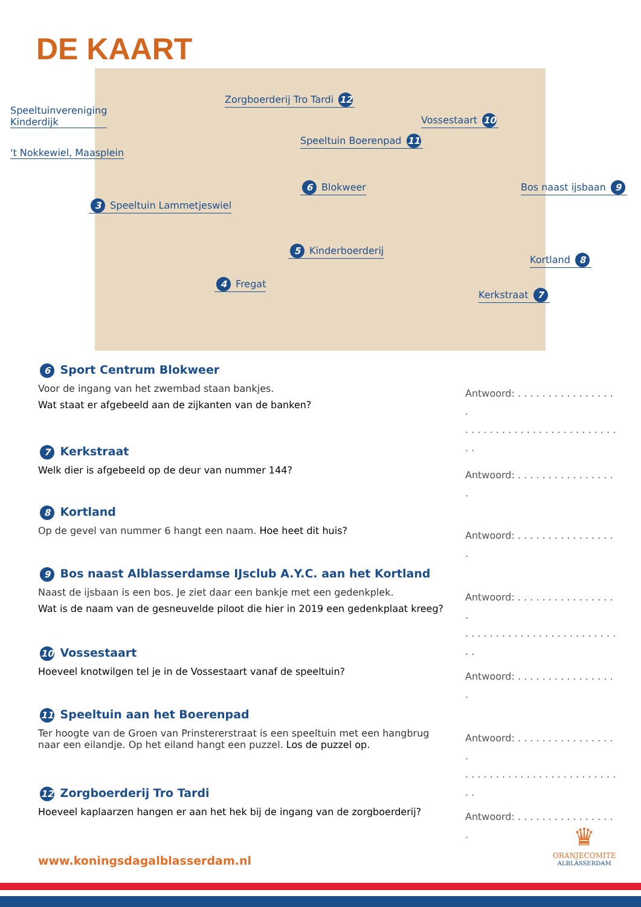DE KAART
Zorgboerderij Tro Tardi 12
Speeltuinvereniging
Kinderdijk Vossestaart 10
Speeltuin Boerenpad 11
't Nokkewiel, Maasplein
6 Blokweer Bos naast ijsbaan 9
3 Speeltuin Lammetjeswiel
5 Kinderboerderij
Kortland 8
4 Fregat
Kerkstraat 7
6 Sport Centrum Blokweer
Voor de ingang van het zwembad staan bankjes.
Wat staat er afgebeeld aan de zijkanten van de banken?
Antwoord: . . . . . . . . . . . . . . . . .
. . . . . . . . . . . . . . . . . . . . . . . . . . .
7 Kerkstraat
Welk dier is afgebeeld op de deur van nummer 144?
Antwoord: . . . . . . . . . . . . . . . . .
8 Kortland
Op de gevel van nummer 6 hangt een naam. Hoe heet dit huis?
Antwoord: . . . . . . . . . . . . . . . . .
9 Bos naast Alblasserdamse IJsclub A.Y.C. aan het Kortland
Naast de ijsbaan is een bos. Je ziet daar een bankje met een gedenkplek.
Wat is de naam van de gesneuvelde piloot die hier in 2019 een gedenkplaat kreeg?
Antwoord: . . . . . . . . . . . . . . . . .
. . . . . . . . . . . . . . . . . . . . . . . . . . .
10 Vossestaart
Hoeveel knotwilgen tel je in de Vossestaart vanaf de speeltuin?
Antwoord: . . . . . . . . . . . . . . . . .
11 Speeltuin aan het Boerenpad
Ter hoogte van de Groen van Prinstererstraat is een speeltuin met een hangbrug naar een eilandje. Op het eiland hangt een puzzel. Los de puzzel op.
Antwoord: . . . . . . . . . . . . . . . . .
. . . . . . . . . . . . . . . . . . . . . . . . . . .
12 Zorgboerderij Tro Tardi
Hoeveel kaplaarzen hangen er aan het hek bij de ingang van de zorgboerderij?
Antwoord: . . . . . . . . . . . . . . . . .
www.koningsdagalblasserdam.nl
♛
ORANJECOMITE
ALBLASSERDAM